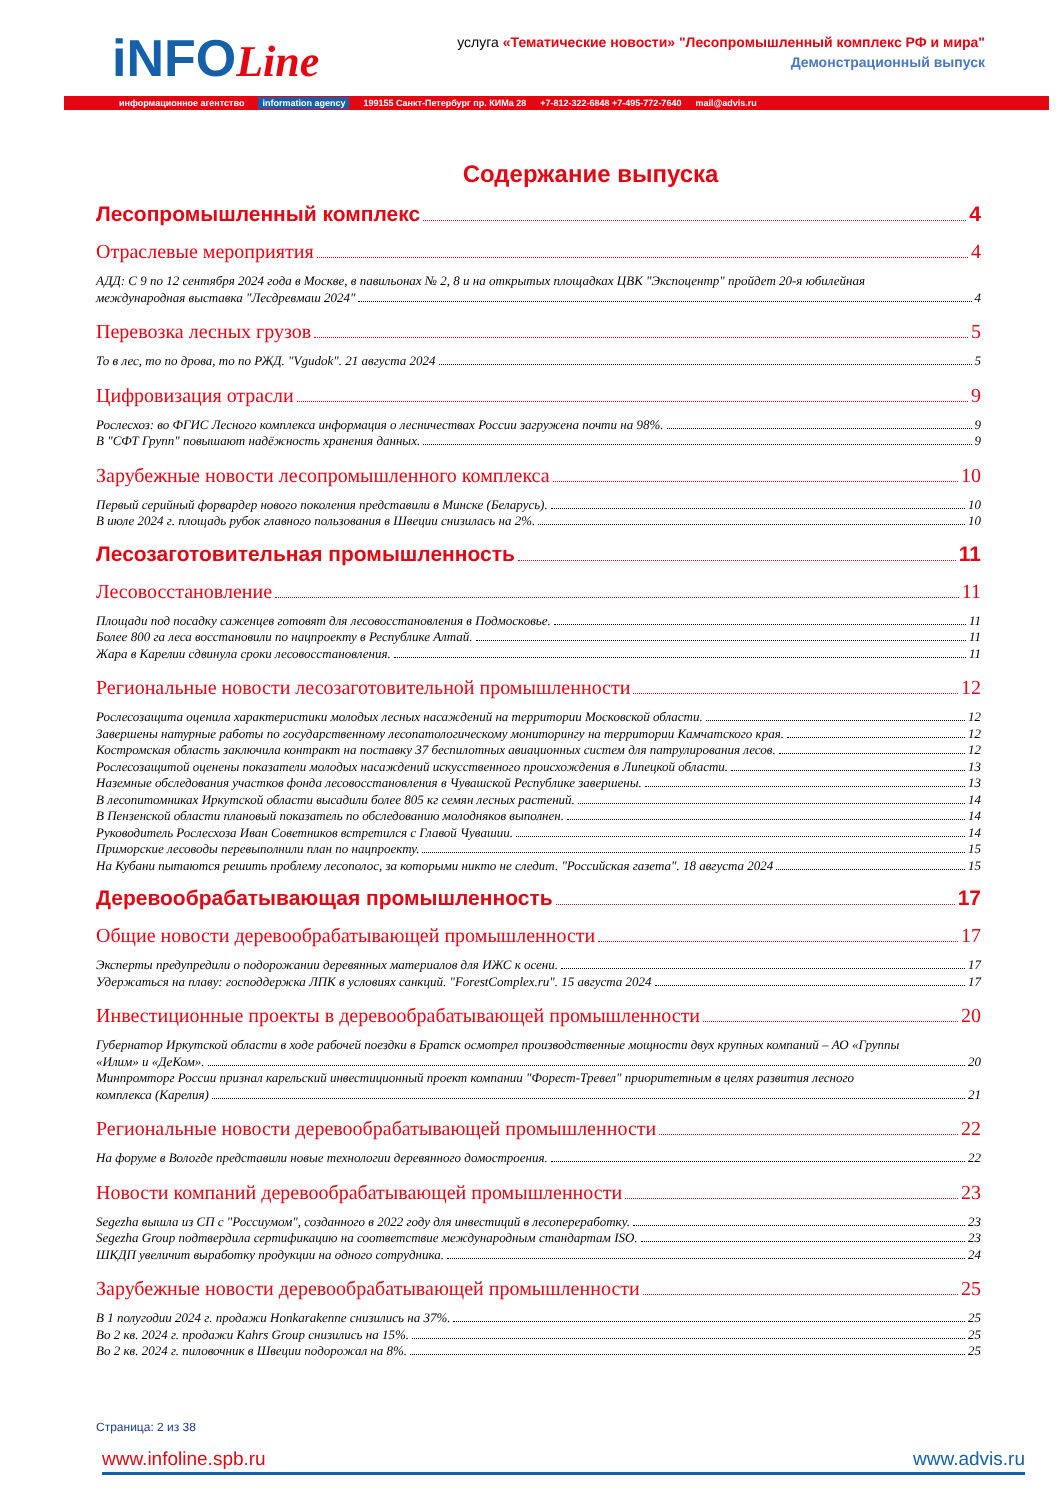iNFOLine
услуга «Тематические новости» "Лесопромышленный комплекс РФ и мира"
Демонстрационный выпуск
информационное агентство information agency 199155 Санкт-Петербург пр. КИМа 28 +7-812-322-6848 +7-495-772-7640 mail@advis.ru
Содержание выпуска
Лесопромышленный комплекс 4
Отраслевые мероприятия 4
АДД: С 9 по 12 сентября 2024 года в Москве, в павильонах № 2, 8 и на открытых площадках ЦВК "Экспоцентр" пройдет 20-я юбилейная
международная выставка "Лесдревмаш 2024" 4
Перевозка лесных грузов 5
То в лес, то по дрова, то по РЖД. "Vgudok". 21 августа 2024 5
Цифровизация отрасли 9
Рослесхоз: во ФГИС Лесного комплекса информация о лесничествах России загружена почти на 98%. 9
В "СФТ Групп" повышают надёжность хранения данных. 9
Зарубежные новости лесопромышленного комплекса 10
Первый серийный форвардер нового поколения представили в Минске (Беларусь). 10
В июле 2024 г. площадь рубок главного пользования в Швеции снизилась на 2%. 10
Лесозаготовительная промышленность 11
Лесовосстановление 11
Площади под посадку саженцев готовят для лесовосстановления в Подмосковье. 11
Более 800 га леса восстановили по нацпроекту в Республике Алтай. 11
Жара в Карелии сдвинула сроки лесовосстановления. 11
Региональные новости лесозаготовительной промышленности 12
Рослесозащита оценила характеристики молодых лесных насаждений на территории Московской области. 12
Завершены натурные работы по государственному лесопатологическому мониторингу на территории Камчатского края. 12
Костромская область заключила контракт на поставку 37 беспилотных авиационных систем для патрулирования лесов. 12
Рослесозащитой оценены показатели молодых насаждений искусственного происхождения в Липецкой области. 13
Наземные обследования участков фонда лесовосстановления в Чувашской Республике завершены. 13
В лесопитомниках Иркутской области высадили более 805 кг семян лесных растений. 14
В Пензенской области плановый показатель по обследованию молодняков выполнен. 14
Руководитель Рослесхоза Иван Советников встретился с Главой Чувашии. 14
Приморские лесоводы перевыполнили план по нацпроекту. 15
На Кубани пытаются решить проблему лесополос, за которыми никто не следит. "Российская газета". 18 августа 2024 15
Деревообрабатывающая промышленность 17
Общие новости деревообрабатывающей промышленности 17
Эксперты предупредили о подорожании деревянных материалов для ИЖС к осени. 17
Удержаться на плаву: господдержка ЛПК в условиях санкций. "ForestComplex.ru". 15 августа 2024 17
Инвестиционные проекты в деревообрабатывающей промышленности 20
Губернатор Иркутской области в ходе рабочей поездки в Братск осмотрел производственные мощности двух крупных компаний – АО «Группы
«Илим» и «ДеКом». 20
Минпромторг России признал карельский инвестиционный проект компании "Форест-Тревел" приоритетным в целях развития лесного
комплекса (Карелия) 21
Региональные новости деревообрабатывающей промышленности 22
На форуме в Вологде представили новые технологии деревянного домостроения. 22
Новости компаний деревообрабатывающей промышленности 23
Segezha вышла из СП с "Россиумом", созданного в 2022 году для инвестиций в лесопереработку. 23
Segezha Group подтвердила сертификацию на соответствие международным стандартам ISO. 23
ШКДП увеличит выработку продукции на одного сотрудника. 24
Зарубежные новости деревообрабатывающей промышленности 25
В 1 полугодии 2024 г. продажи Honkarakenne снизились на 37%. 25
Во 2 кв. 2024 г. продажи Kahrs Group снизились на 15%. 25
Во 2 кв. 2024 г. пиловочник в Швеции подорожал на 8%. 25
Страница: 2 из 38
www.infoline.spb.ru www.advis.ru